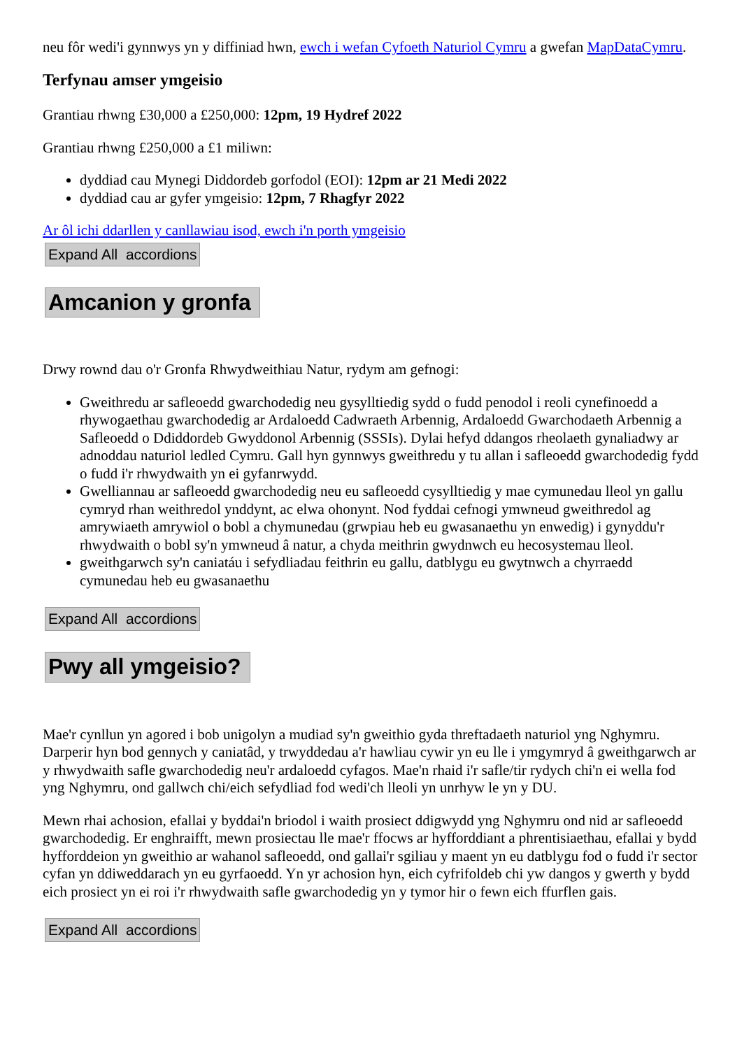neu fôr wedi'i gynnwys yn y diffiniad hwn, ewch i wefan Cyfoeth Naturiol Cymru a gwefan MapDataCymru.
Terfynau amser ymgeisio
Grantiau rhwng £30,000 a £250,000: 12pm, 19 Hydref 2022
Grantiau rhwng £250,000 a £1 miliwn:
dyddiad cau Mynegi Diddordeb gorfodol (EOI): 12pm ar 21 Medi 2022
dyddiad cau ar gyfer ymgeisio: 12pm, 7 Rhagfyr 2022
Ar ôl ichi ddarllen y canllawiau isod, ewch i'n porth ymgeisio
Expand All accordions
Amcanion y gronfa
Drwy rownd dau o'r Gronfa Rhwydweithiau Natur, rydym am gefnogi:
Gweithredu ar safleoedd gwarchodedig neu gysylltiedig sydd o fudd penodol i reoli cynefinoedd a rhywogaethau gwarchodedig ar Ardaloedd Cadwraeth Arbennig, Ardaloedd Gwarchodaeth Arbennig a Safleoedd o Ddiddordeb Gwyddonol Arbennig (SSSIs). Dylai hefyd ddangos rheolaeth gynaliadwy ar adnoddau naturiol ledled Cymru. Gall hyn gynnwys gweithredu y tu allan i safleoedd gwarchodedig fydd o fudd i'r rhwydwaith yn ei gyfanrwydd.
Gwelliannau ar safleoedd gwarchodedig neu eu safleoedd cysylltiedig y mae cymunedau lleol yn gallu cymryd rhan weithredol ynddynt, ac elwa ohonynt. Nod fyddai cefnogi ymwneud gweithredol ag amrywiaeth amrywiol o bobl a chymunedau (grwpiau heb eu gwasanaethu yn enwedig) i gynyddu'r rhwydwaith o bobl sy'n ymwneud â natur, a chyda meithrin gwydnwch eu hecosystemau lleol.
gweithgarwch sy'n caniatáu i sefydliadau feithrin eu gallu, datblygu eu gwytnwch a chyrraedd cymunedau heb eu gwasanaethu
Expand All accordions
Pwy all ymgeisio?
Mae'r cynllun yn agored i bob unigolyn a mudiad sy'n gweithio gyda threftadaeth naturiol yng Nghymru. Darperir hyn bod gennych y caniatâd, y trwyddedau a'r hawliau cywir yn eu lle i ymgymryd â gweithgarwch ar y rhwydwaith safle gwarchodedig neu'r ardaloedd cyfagos. Mae'n rhaid i'r safle/tir rydych chi'n ei wella fod yng Nghymru, ond gallwch chi/eich sefydliad fod wedi'ch lleoli yn unrhyw le yn y DU.
Mewn rhai achosion, efallai y byddai'n briodol i waith prosiect ddigwydd yng Nghymru ond nid ar safleoedd gwarchodedig. Er enghraifft, mewn prosiectau lle mae'r ffocws ar hyfforddiant a phrentisiaethau, efallai y bydd hyfforddeion yn gweithio ar wahanol safleoedd, ond gallai'r sgiliau y maent yn eu datblygu fod o fudd i'r sector cyfan yn ddiweddarach yn eu gyrfaoedd. Yn yr achosion hyn, eich cyfrifoldeb chi yw dangos y gwerth y bydd eich prosiect yn ei roi i'r rhwydwaith safle gwarchodedig yn y tymor hir o fewn eich ffurflen gais.
Expand All accordions